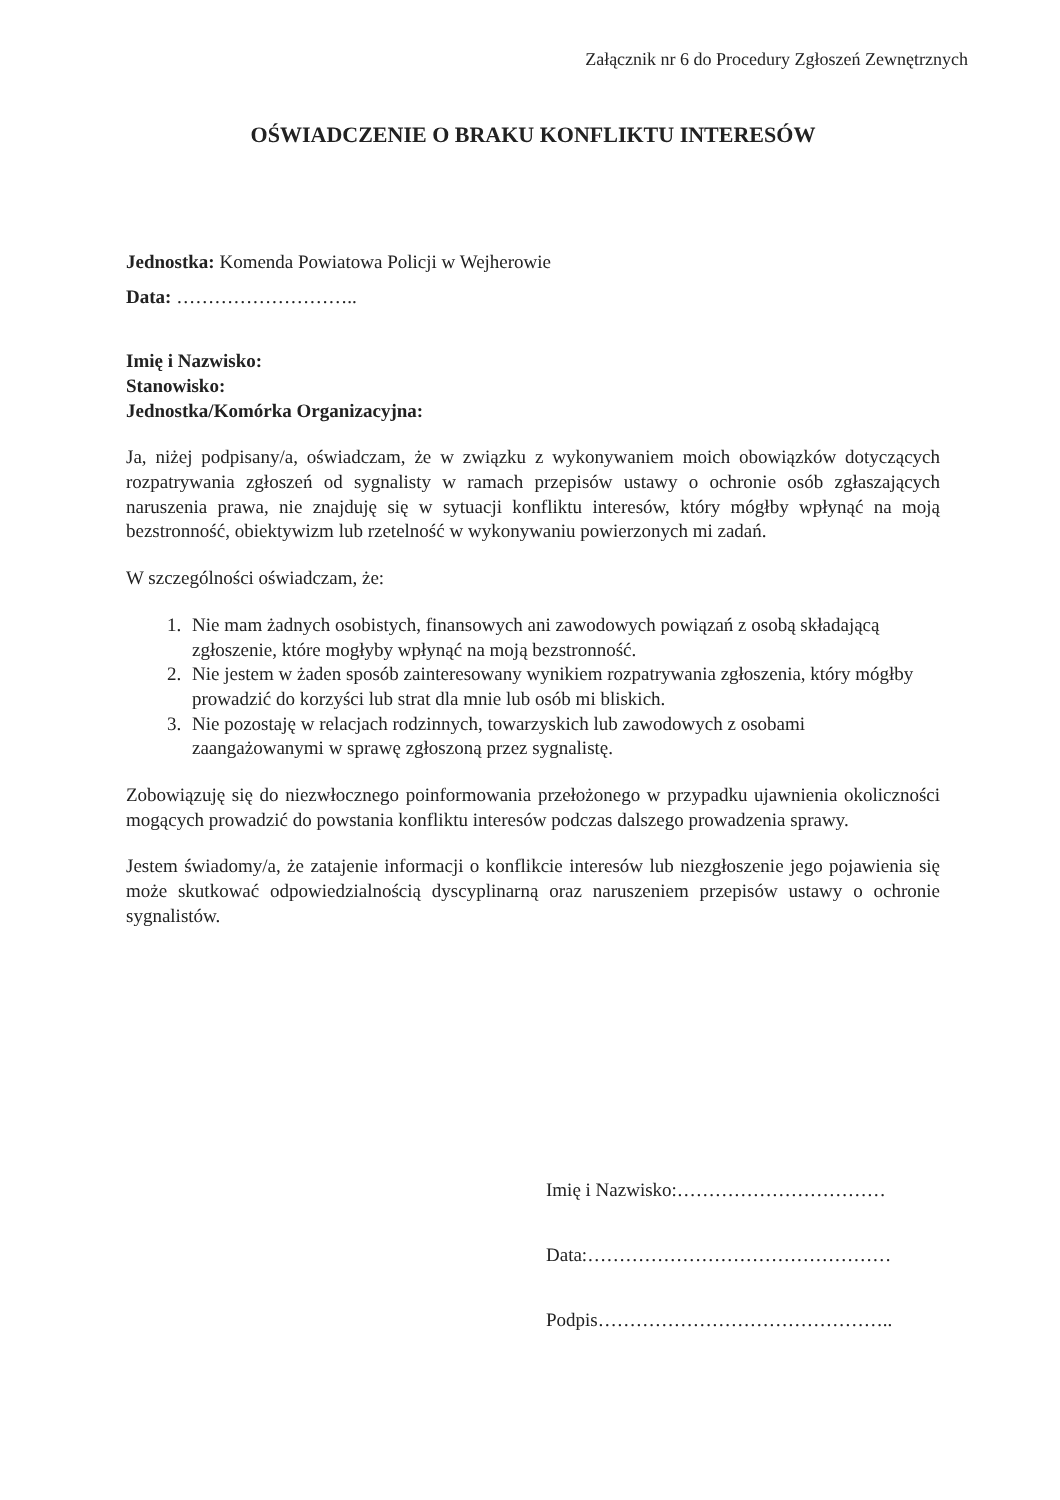Załącznik nr 6 do Procedury Zgłoszeń Zewnętrznych
OŚWIADCZENIE O BRAKU KONFLIKTU INTERESÓW
Jednostka: Komenda Powiatowa Policji w Wejherowie
Data: ………………………..
Imię i Nazwisko:
Stanowisko:
Jednostka/Komórka Organizacyjna:
Ja, niżej podpisany/a, oświadczam, że w związku z wykonywaniem moich obowiązków dotyczących rozpatrywania zgłoszeń od sygnalisty w ramach przepisów ustawy o ochronie osób zgłaszających naruszenia prawa, nie znajduję się w sytuacji konfliktu interesów, który mógłby wpłynąć na moją bezstronność, obiektywizm lub rzetelność w wykonywaniu powierzonych mi zadań.
W szczególności oświadczam, że:
1. Nie mam żadnych osobistych, finansowych ani zawodowych powiązań z osobą składającą zgłoszenie, które mogłyby wpłynąć na moją bezstronność.
2. Nie jestem w żaden sposób zainteresowany wynikiem rozpatrywania zgłoszenia, który mógłby prowadzić do korzyści lub strat dla mnie lub osób mi bliskich.
3. Nie pozostaję w relacjach rodzinnych, towarzyskich lub zawodowych z osobami zaangażowanymi w sprawę zgłoszoną przez sygnalistę.
Zobowiązuję się do niezwłocznego poinformowania przełożonego w przypadku ujawnienia okoliczności mogących prowadzić do powstania konfliktu interesów podczas dalszego prowadzenia sprawy.
Jestem świadomy/a, że zatajenie informacji o konflikcie interesów lub niezgłoszenie jego pojawienia się może skutkować odpowiedzialnością dyscyplinarną oraz naruszeniem przepisów ustawy o ochronie sygnalistów.
Imię i Nazwisko:……………………………
Data:…………………………………………
Podpis………………………………………..